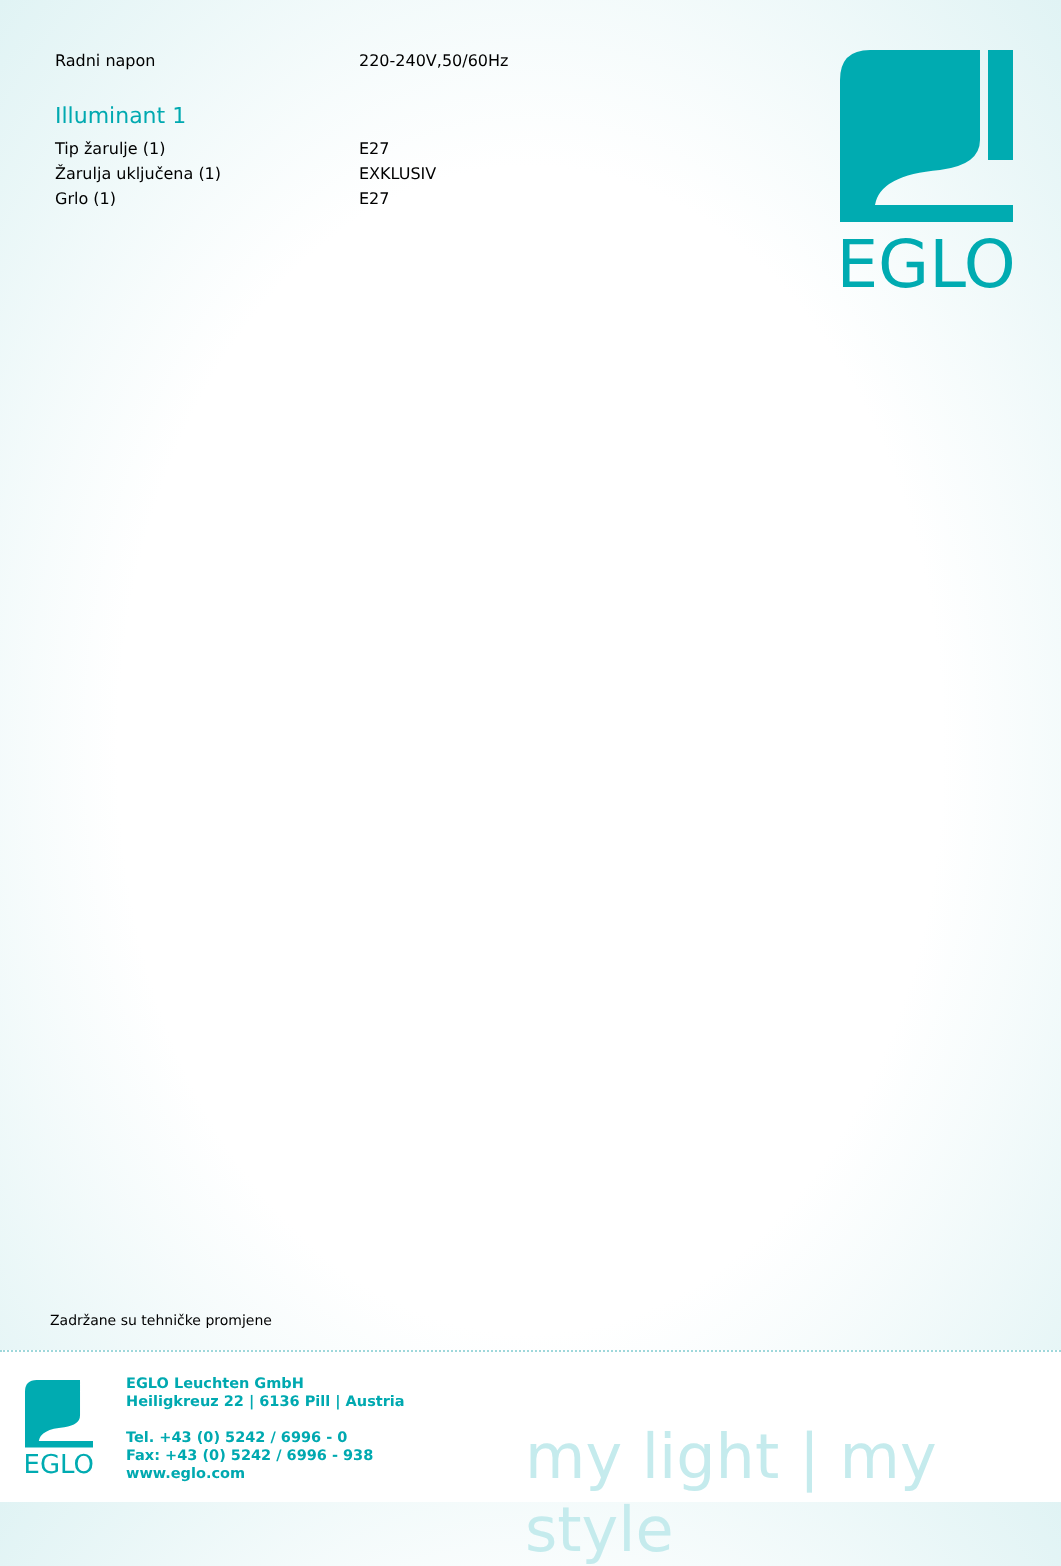| Radni napon | 220-240V,50/60Hz |
Illuminant 1
| Tip žarulje (1) | E27 |
| Žarulja uključena (1) | EXKLUSIV |
| Grlo (1) | E27 |
EGLO
Zadržane su tehničke promjene
EGLO
EGLO Leuchten GmbH
Heiligkreuz 22 | 6136 Pill | Austria
Tel. +43 (0) 5242 / 6996 - 0
Fax: +43 (0) 5242 / 6996 - 938
www.eglo.com
my light | my style